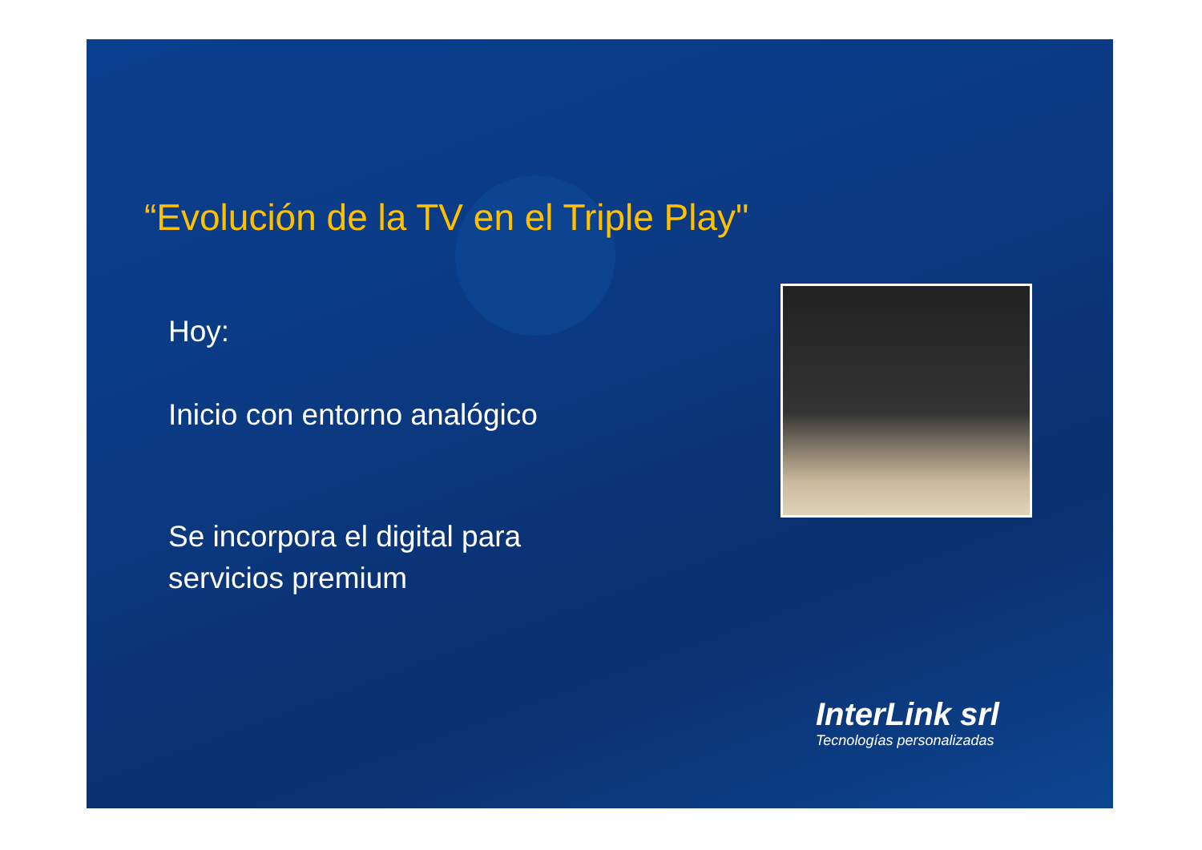“Evolución de la TV en el Triple Play"
Hoy:
Inicio con entorno analógico
Se incorpora el digital para
servicios premium
InterLink srl
Tecnologías personalizadas